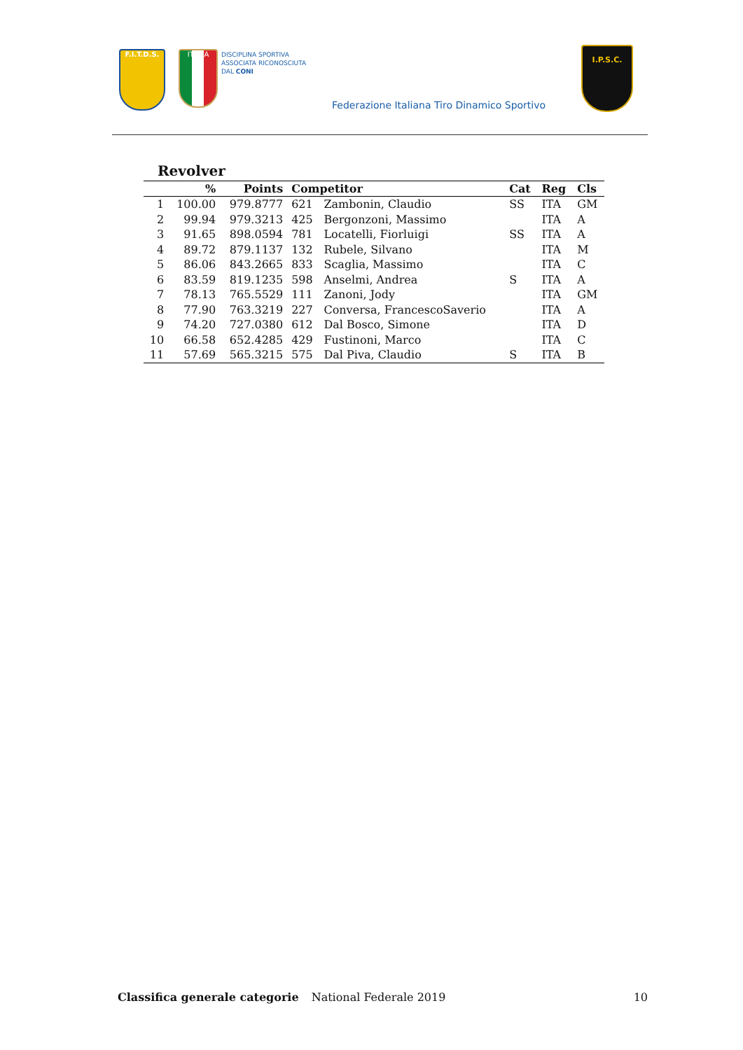F.I.T.D.S. ITALIA
DISCIPLINA SPORTIVA
ASSOCIATA RICONOSCIUTA
DAL CONI
Federazione Italiana Tiro Dinamico Sportivo
I.P.S.C.
Revolver
| | % | Points | Competitor | | Cat | Reg | Cls |
| --- | --- | --- | --- | --- | --- | --- | --- |
| 1 | 100.00 | 979.8777 | 621 | Zambonin, Claudio | SS | ITA | GM |
| 2 | 99.94 | 979.3213 | 425 | Bergonzoni, Massimo | | ITA | A |
| 3 | 91.65 | 898.0594 | 781 | Locatelli, Fiorluigi | SS | ITA | A |
| 4 | 89.72 | 879.1137 | 132 | Rubele, Silvano | | ITA | M |
| 5 | 86.06 | 843.2665 | 833 | Scaglia, Massimo | | ITA | C |
| 6 | 83.59 | 819.1235 | 598 | Anselmi, Andrea | S | ITA | A |
| 7 | 78.13 | 765.5529 | 111 | Zanoni, Jody | | ITA | GM |
| 8 | 77.90 | 763.3219 | 227 | Conversa, FrancescoSaverio | | ITA | A |
| 9 | 74.20 | 727.0380 | 612 | Dal Bosco, Simone | | ITA | D |
| 10 | 66.58 | 652.4285 | 429 | Fustinoni, Marco | | ITA | C |
| 11 | 57.69 | 565.3215 | 575 | Dal Piva, Claudio | S | ITA | B |
Classifica generale categorie National Federale 2019 10